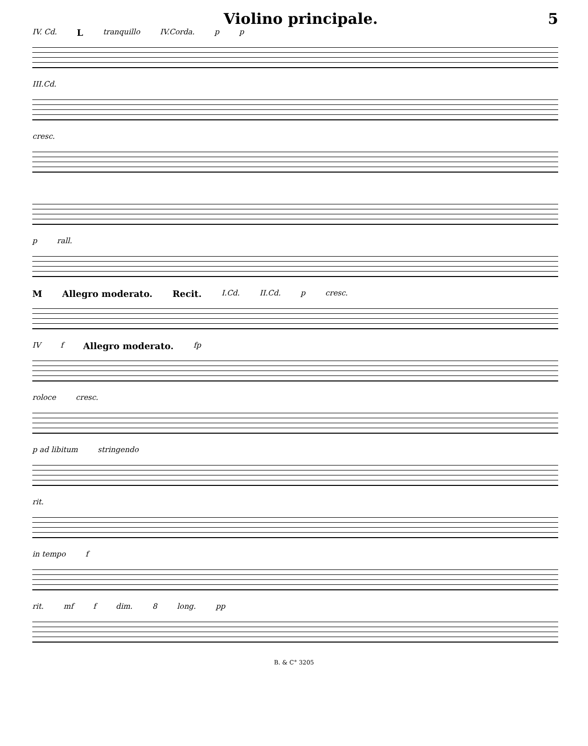Violino principale. 5
IV. Cd. L tranquillo IV.Corda. p p
III.Cd.
cresc.
p rall.
M Allegro moderato. Recit. I.Cd. II.Cd. p cresc.
IV f Allegro moderato. fp
roloce cresc.
p ad libitum stringendo
rit.
in tempo f
rit. mf f dim. 8 long. pp
B. & C° 3205